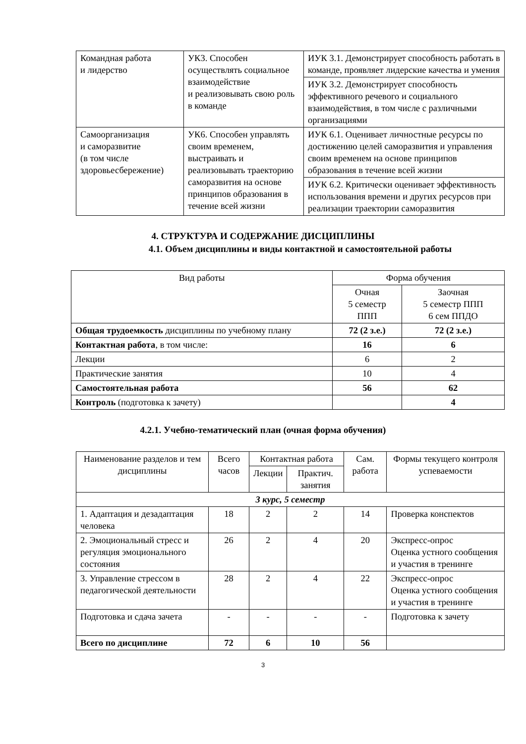| Командная работа и лидерство | УК3. Способен осуществлять социальное взаимодействие и реализовывать свою роль в команде | ИУК 3.1. Демонстрирует способность работать в команде, проявляет лидерские качества и умения |
| | | ИУК 3.2. Демонстрирует способность эффективного речевого и социального взаимодействия, в том числе с различными организациями |
| Самоорганизация и саморазвитие (в том числе здоровьесбережение) | УК6. Способен управлять своим временем, выстраивать и реализовывать траекторию саморазвития на основе принципов образования в течение всей жизни | ИУК 6.1. Оценивает личностные ресурсы по достижению целей саморазвития и управления своим временем на основе принципов образования в течение всей жизни |
| | | ИУК 6.2. Критически оценивает эффективность использования времени и других ресурсов при реализации траектории саморазвития |
4. СТРУКТУРА И СОДЕРЖАНИЕ ДИСЦИПЛИНЫ
4.1. Объем дисциплины и виды контактной и самостоятельной работы
| Вид работы | Форма обучения | |
| | Очная 5 семестр ППП | Заочная 5 семестр ППП 6 сем ППДО |
| Общая трудоемкость дисциплины по учебному плану | 72 (2 з.е.) | 72 (2 з.е.) |
| Контактная работа , в том числе: | 16 | 6 |
| Лекции | 6 | 2 |
| Практические занятия | 10 | 4 |
| Самостоятельная работа | 56 | 62 |
| Контроль (подготовка к зачету) | | 4 |
4.2.1. Учебно-тематический план (очная форма обучения)
| Наименование разделов и тем дисциплины | Всего часов | Контактная работа | | Сам. работа | Формы текущего контроля успеваемости |
| | | Лекции | Практич. занятия | | |
| 3 курс, 5 семестр | | | | | |
| 1. Адаптация и дезадаптация человека | 18 | 2 | 2 | 14 | Проверка конспектов |
| 2. Эмоциональный стресс и регуляция эмоционального состояния | 26 | 2 | 4 | 20 | Экспресс-опрос Оценка устного сообщения и участия в тренинге |
| 3. Управление стрессом в педагогической деятельности | 28 | 2 | 4 | 22 | Экспресс-опрос Оценка устного сообщения и участия в тренинге |
| Подготовка и сдача зачета | - | - | - | - | Подготовка к зачету |
| Всего по дисциплине | 72 | 6 | 10 | 56 | |
3